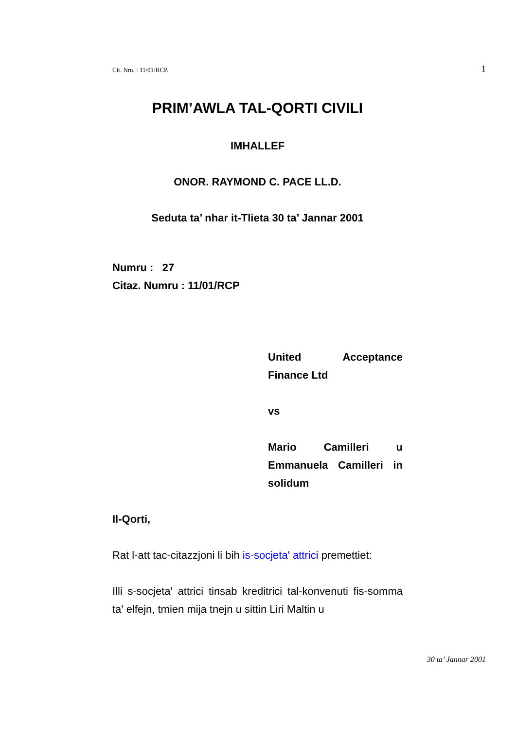Cit. Nru. : 11/01/RCP. 1
PRIM’AWLA TAL-QORTI CIVILI
IMHALLEF
ONOR. RAYMOND C. PACE LL.D.
Seduta ta’ nhar it-Tlieta 30 ta’ Jannar 2001
Numru : 27
Citaz. Numru : 11/01/RCP
United Acceptance Finance Ltd
vs
Mario Camilleri u Emmanuela Camilleri in solidum
Il-Qorti,
Rat l-att tac-citazzjoni li bih is-socjeta' attrici premettiet:
Illi s-socjeta' attrici tinsab kreditrici tal-konvenuti fis-somma ta' elfejn, tmien mija tnejn u sittin Liri Maltin u
30 ta’ Jannar 2001